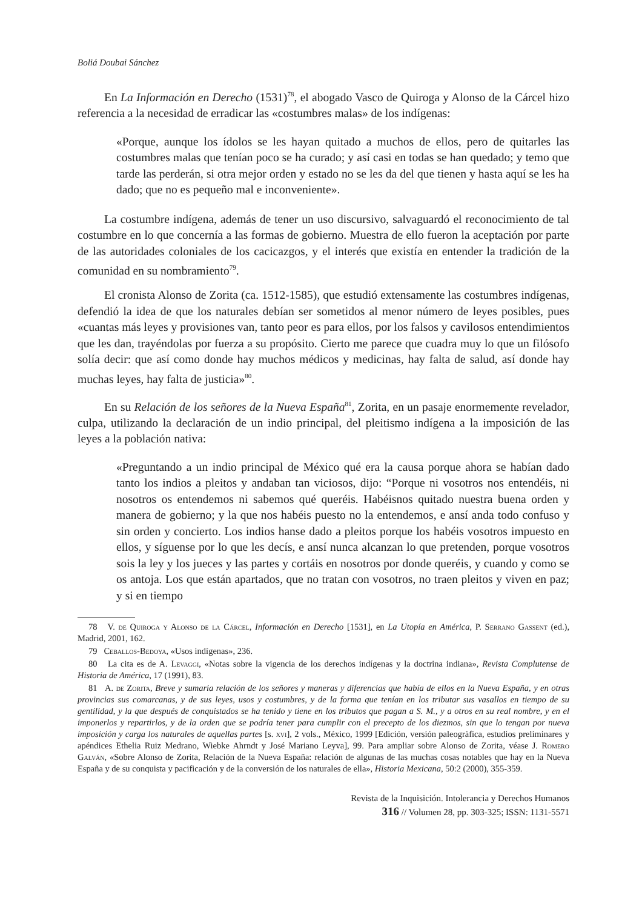Boliá Doubai Sánchez
En La Información en Derecho (1531)<sup>78</sup>, el abogado Vasco de Quiroga y Alonso de la Cárcel hizo referencia a la necesidad de erradicar las «costumbres malas» de los indígenas:
«Porque, aunque los ídolos se les hayan quitado a muchos de ellos, pero de quitarles las costumbres malas que tenían poco se ha curado; y así casi en todas se han quedado; y temo que tarde las perderán, si otra mejor orden y estado no se les da del que tienen y hasta aquí se les ha dado; que no es pequeño mal e inconveniente».
La costumbre indígena, además de tener un uso discursivo, salvaguardó el reconocimiento de tal costumbre en lo que concernía a las formas de gobierno. Muestra de ello fueron la aceptación por parte de las autoridades coloniales de los cacicazgos, y el interés que existía en entender la tradición de la comunidad en su nombramiento<sup>79</sup>.
El cronista Alonso de Zorita (ca. 1512-1585), que estudió extensamente las costumbres indígenas, defendió la idea de que los naturales debían ser sometidos al menor número de leyes posibles, pues «cuantas más leyes y provisiones van, tanto peor es para ellos, por los falsos y cavilosos entendimientos que les dan, trayéndolas por fuerza a su propósito. Cierto me parece que cuadra muy lo que un filósofo solía decir: que así como donde hay muchos médicos y medicinas, hay falta de salud, así donde hay muchas leyes, hay falta de justicia»<sup>80</sup>.
En su Relación de los señores de la Nueva España<sup>81</sup>, Zorita, en un pasaje enormemente revelador, culpa, utilizando la declaración de un indio principal, del pleitismo indígena a la imposición de las leyes a la población nativa:
«Preguntando a un indio principal de México qué era la causa porque ahora se habían dado tanto los indios a pleitos y andaban tan viciosos, dijo: “Porque ni vosotros nos entendéis, ni nosotros os entendemos ni sabemos qué queréis. Habéisnos quitado nuestra buena orden y manera de gobierno; y la que nos habéis puesto no la entendemos, e ansí anda todo confuso y sin orden y concierto. Los indios hanse dado a pleitos porque los habéis vosotros impuesto en ellos, y síguense por lo que les decís, e ansí nunca alcanzan lo que pretenden, porque vosotros sois la ley y los jueces y las partes y cortáis en nosotros por donde queréis, y cuando y como se os antoja. Los que están apartados, que no tratan con vosotros, no traen pleitos y viven en paz; y si en tiempo
78 V. de Quiroga y Alonso de la Cárcel, Información en Derecho [1531], en La Utopía en América, P. Serrano Gassent (ed.), Madrid, 2001, 162.
79 Ceballos-Bedoya, «Usos indígenas», 236.
80 La cita es de A. Levaggi, «Notas sobre la vigencia de los derechos indígenas y la doctrina indiana», Revista Complutense de Historia de América, 17 (1991), 83.
81 A. de Zorita, Breve y sumaria relación de los señores y maneras y diferencias que había de ellos en la Nueva España, y en otras provincias sus comarcanas, y de sus leyes, usos y costumbres, y de la forma que tenían en los tributar sus vasallos en tiempo de su gentilidad, y la que después de conquistados se ha tenido y tiene en los tributos que pagan a S. M., y a otros en su real nombre, y en el imponerlos y repartirlos, y de la orden que se podría tener para cumplir con el precepto de los diezmos, sin que lo tengan por nueva imposición y carga los naturales de aquellas partes [s. xvi], 2 vols., México, 1999 [Edición, versión paleogràfica, estudios preliminares y apéndices Ethelia Ruiz Medrano, Wiebke Ahrndt y José Mariano Leyva], 99. Para ampliar sobre Alonso de Zorita, véase J. Romero Galván, «Sobre Alonso de Zorita, Relación de la Nueva España: relación de algunas de las muchas cosas notables que hay en la Nueva España y de su conquista y pacificación y de la conversión de los naturales de ella», Historia Mexicana, 50:2 (2000), 355-359.
Revista de la Inquisición. Intolerancia y Derechos Humanos
316 // Volumen 28, pp. 303-325; ISSN: 1131-5571